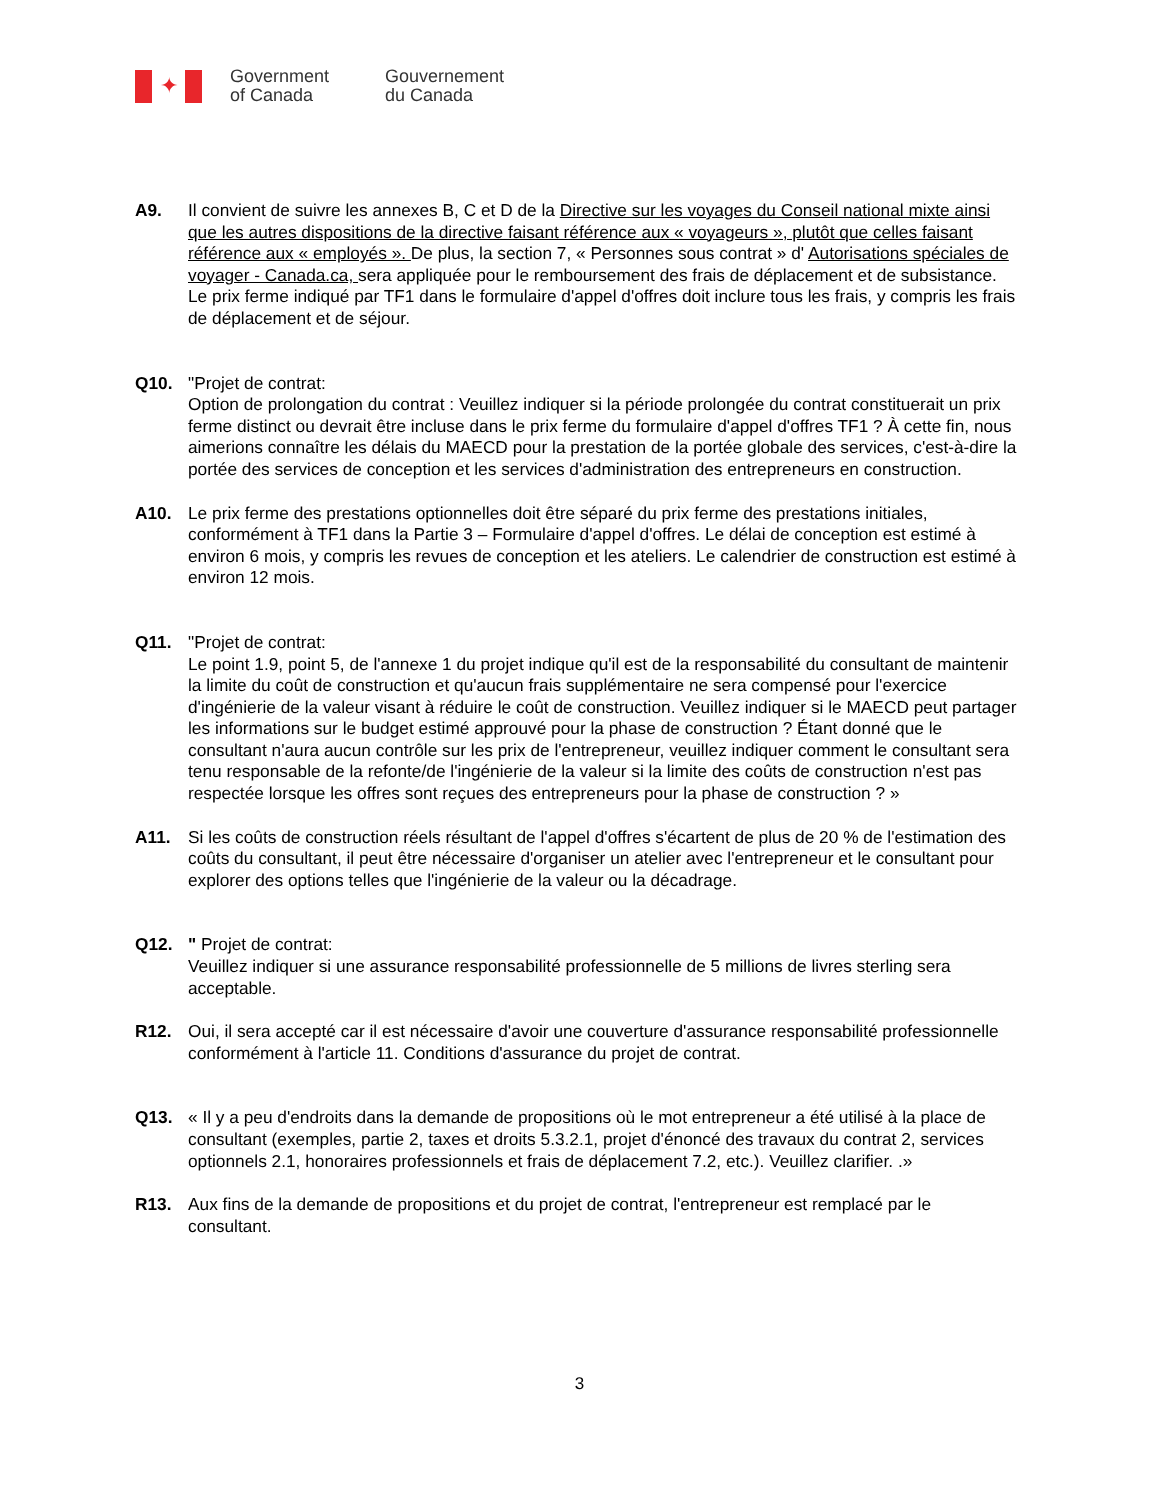✦
Government
of Canada
Gouvernement
du Canada
A9. Il convient de suivre les annexes B, C et D de la Directive sur les voyages du Conseil national mixte ainsi que les autres dispositions de la directive faisant référence aux « voyageurs », plutôt que celles faisant référence aux « employés ». De plus, la section 7, « Personnes sous contrat » d' Autorisations spéciales de voyager - Canada.ca, sera appliquée pour le remboursement des frais de déplacement et de subsistance. Le prix ferme indiqué par TF1 dans le formulaire d'appel d'offres doit inclure tous les frais, y compris les frais de déplacement et de séjour.
Q10. "Projet de contrat:
Option de prolongation du contrat : Veuillez indiquer si la période prolongée du contrat constituerait un prix ferme distinct ou devrait être incluse dans le prix ferme du formulaire d'appel d'offres TF1 ? À cette fin, nous aimerions connaître les délais du MAECD pour la prestation de la portée globale des services, c'est-à-dire la portée des services de conception et les services d'administration des entrepreneurs en construction.
A10. Le prix ferme des prestations optionnelles doit être séparé du prix ferme des prestations initiales, conformément à TF1 dans la Partie 3 – Formulaire d'appel d'offres. Le délai de conception est estimé à environ 6 mois, y compris les revues de conception et les ateliers. Le calendrier de construction est estimé à environ 12 mois.
Q11. "Projet de contrat:
Le point 1.9, point 5, de l'annexe 1 du projet indique qu'il est de la responsabilité du consultant de maintenir la limite du coût de construction et qu'aucun frais supplémentaire ne sera compensé pour l'exercice d'ingénierie de la valeur visant à réduire le coût de construction. Veuillez indiquer si le MAECD peut partager les informations sur le budget estimé approuvé pour la phase de construction ? Étant donné que le consultant n'aura aucun contrôle sur les prix de l'entrepreneur, veuillez indiquer comment le consultant sera tenu responsable de la refonte/de l'ingénierie de la valeur si la limite des coûts de construction n'est pas respectée lorsque les offres sont reçues des entrepreneurs pour la phase de construction ? »
A11. Si les coûts de construction réels résultant de l'appel d'offres s'écartent de plus de 20 % de l'estimation des coûts du consultant, il peut être nécessaire d'organiser un atelier avec l'entrepreneur et le consultant pour explorer des options telles que l'ingénierie de la valeur ou la décadrage.
Q12. " Projet de contrat:
Veuillez indiquer si une assurance responsabilité professionnelle de 5 millions de livres sterling sera acceptable.
R12. Oui, il sera accepté car il est nécessaire d'avoir une couverture d'assurance responsabilité professionnelle conformément à l'article 11. Conditions d'assurance du projet de contrat.
Q13. « Il y a peu d'endroits dans la demande de propositions où le mot entrepreneur a été utilisé à la place de consultant (exemples, partie 2, taxes et droits 5.3.2.1, projet d'énoncé des travaux du contrat 2, services optionnels 2.1, honoraires professionnels et frais de déplacement 7.2, etc.). Veuillez clarifier. .»
R13. Aux fins de la demande de propositions et du projet de contrat, l'entrepreneur est remplacé par le consultant.
3